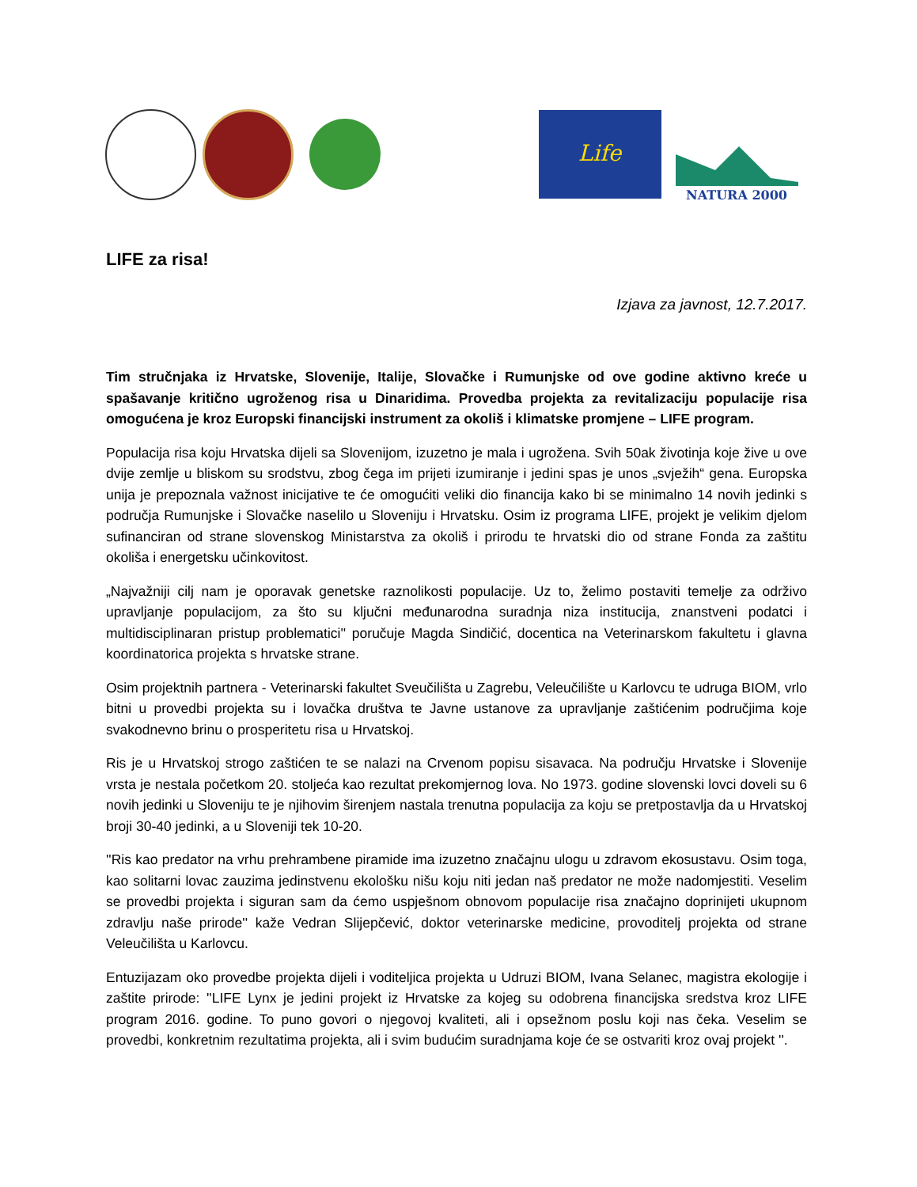Life
NATURA 2000
LIFE za risa!
Izjava za javnost, 12.7.2017.
Tim stručnjaka iz Hrvatske, Slovenije, Italije, Slovačke i Rumunjske od ove godine aktivno kreće u spašavanje kritično ugroženog risa u Dinaridima. Provedba projekta za revitalizaciju populacije risa omogućena je kroz Europski financijski instrument za okoliš i klimatske promjene – LIFE program.
Populacija risa koju Hrvatska dijeli sa Slovenijom, izuzetno je mala i ugrožena. Svih 50ak životinja koje žive u ove dvije zemlje u bliskom su srodstvu, zbog čega im prijeti izumiranje i jedini spas je unos „svježih“ gena. Europska unija je prepoznala važnost inicijative te će omogućiti veliki dio financija kako bi se minimalno 14 novih jedinki s područja Rumunjske i Slovačke naselilo u Sloveniju i Hrvatsku. Osim iz programa LIFE, projekt je velikim djelom sufinanciran od strane slovenskog Ministarstva za okoliš i prirodu te hrvatski dio od strane Fonda za zaštitu okoliša i energetsku učinkovitost.
„Najvažniji cilj nam je oporavak genetske raznolikosti populacije. Uz to, želimo postaviti temelje za održivo upravljanje populacijom, za što su ključni međunarodna suradnja niza institucija, znanstveni podatci i multidisciplinaran pristup problematici'' poručuje Magda Sindičić, docentica na Veterinarskom fakultetu i glavna koordinatorica projekta s hrvatske strane.
Osim projektnih partnera - Veterinarski fakultet Sveučilišta u Zagrebu, Veleučilište u Karlovcu te udruga BIOM, vrlo bitni u provedbi projekta su i lovačka društva te Javne ustanove za upravljanje zaštićenim područjima koje svakodnevno brinu o prosperitetu risa u Hrvatskoj.
Ris je u Hrvatskoj strogo zaštićen te se nalazi na Crvenom popisu sisavaca. Na području Hrvatske i Slovenije vrsta je nestala početkom 20. stoljeća kao rezultat prekomjernog lova. No 1973. godine slovenski lovci doveli su 6 novih jedinki u Sloveniju te je njihovim širenjem nastala trenutna populacija za koju se pretpostavlja da u Hrvatskoj broji 30-40 jedinki, a u Sloveniji tek 10-20.
''Ris kao predator na vrhu prehrambene piramide ima izuzetno značajnu ulogu u zdravom ekosustavu. Osim toga, kao solitarni lovac zauzima jedinstvenu ekološku nišu koju niti jedan naš predator ne može nadomjestiti. Veselim se provedbi projekta i siguran sam da ćemo uspješnom obnovom populacije risa značajno doprinijeti ukupnom zdravlju naše prirode'' kaže Vedran Slijepčević, doktor veterinarske medicine, provoditelj projekta od strane Veleučilišta u Karlovcu.
Entuzijazam oko provedbe projekta dijeli i voditeljica projekta u Udruzi BIOM, Ivana Selanec, magistra ekologije i zaštite prirode: ''LIFE Lynx je jedini projekt iz Hrvatske za kojeg su odobrena financijska sredstva kroz LIFE program 2016. godine. To puno govori o njegovoj kvaliteti, ali i opsežnom poslu koji nas čeka. Veselim se provedbi, konkretnim rezultatima projekta, ali i svim budućim suradnjama koje će se ostvariti kroz ovaj projekt ''.